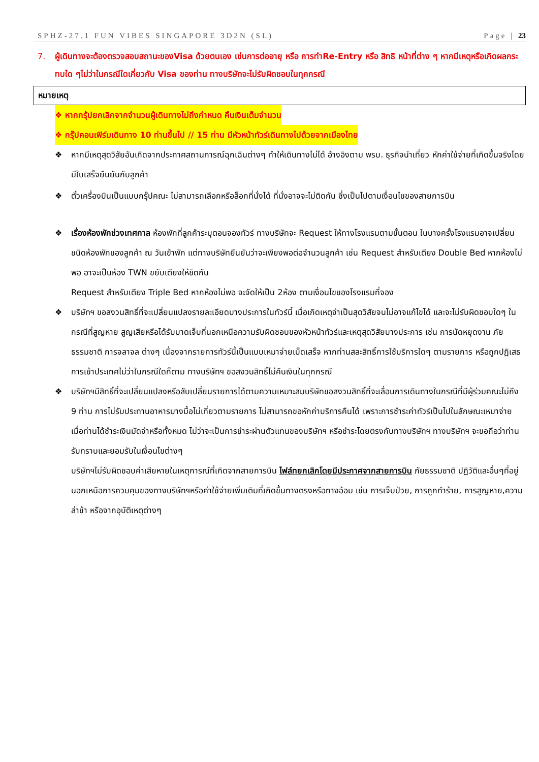SPHZ-27.1 FUN VIBES SINGAPORE 3D2N (SL) Page | 23
7. ผู้เดินทางจะต้องตรวจสอบสถานะของVisa ด้วยตนเอง เช่นการต่ออายุ หรือ การทำRe-Entry หรือ สิทธิ หน้าที่ต่าง ๆ หากมีเหตุหรือเกิดผลกระทบใด ๆไม่ว่าในกรณีใดเกี่ยวกับ Visa ของท่าน ทางบริษัทจะไม่รับผิดชอบในทุกกรณี
หมายเหตุ
❖ หากกรุ้ปยกเลิกจากจำนวนผู้เดินทางไม่ถึงกำหนด คืนเงินเต็มจำนวน
❖ กรุ๊ปคอนเฟิร์มเดินทาง 10 ท่านขึ้นไป // 15 ท่าน มีหัวหน้าทัวร์เดินทางไปด้วยจากเมืองไทย
❖ หากมีเหตุสุดวิสัยอันเกิดจากประกาศสถานการณ์ฉุกเฉินต่างๆ ทำให้เดินทางไม่ได้ อ้างอิงตาม พรบ. ธุรกิจนำเที่ยว หักค่าใช้จ่ายที่เกิดขึ้นจริงโดยมีใบเสร็จยืนยันกับลูกค้า
❖ ตั๋วเครื่องบินเป็นแบบกรุ๊ปคณะ ไม่สามารถเลือกหรือล็อกที่นั่งได้ ที่นั่งอาจจะไม่ติดกัน ซึ่งเป็นไปตามเงื่อนไขของสายการบิน
❖ เรื่องห้องพักช่วงเทศกาล ห้องพักที่ลูกค้าระบุตอนจองทัวร์ ทางบริษัทจะ Request ให้ทางโรงแรมตามขั้นตอน ในบางครั้งโรงแรมอาจเปลี่ยนชนิดห้องพักของลูกค้า ณ วันเข้าพัก แต่ทางบริษัทยืนยันว่าจะเพียงพอต่อจำนวนลูกค้า เช่น Request สำหรับเตียง Double Bed หากห้องไม่พอ อาจะเป็นห้อง TWN ขยับเตียงให้ชิดกัน
Request สำหรับเตียง Triple Bed หากห้องไม่พอ จะจัดให้เป็น 2ห้อง ตามเงื่อนไขของโรงแรมที่จอง
❖ บริษัทฯ ขอสงวนสิทธิ์ที่จะเปลี่ยนแปลงรายละเอียดบางประการในทัวร์นี้ เมื่อเกิดเหตุจำเป็นสุดวิสัยจนไม่อาจแก้ไขได้ และจะไม่รับผิดชอบใดๆ ในกรณีที่สูญหาย สูญเสียหรือได้รับบาดเจ็บที่นอกเหนือความรับผิดชอบของหัวหน้าทัวร์และเหตุสุดวิสัยบางประการ เช่น การนัดหยุดงาน ภัยธรรมชาติ การจลาจล ต่างๆ เนื่องจากรายการทัวร์นี้เป็นแบบเหมาจ่ายเบ็ดเสร็จ หากท่านสละสิทธิ์การใช้บริการใดๆ ตามรายการ หรือถูกปฏิเสธการเข้าประเทศไม่ว่าในกรณีใดก็ตาม ทางบริษัทฯ ขอสงวนสิทธิ์ไม่คืนเงินในทุกกรณี
❖ บริษัทฯมีสิทธิ์ที่จะเปลี่ยนแปลงหรือสับเปลี่ยนรายการได้ตามความเหมาะสมบริษัทขอสงวนสิทธิ์ที่จะเลื่อนการเดินทางในกรณีที่มีผู้ร่วมคณะไม่ถึง 9 ท่าน การไม่รับประทานอาหารบางมื้อไม่เที่ยวตามรายการ ไม่สามารถขอหักค่าบริการคืนได้ เพราะการชำระค่าทัวร์เป็นไปในลักษณะเหมาจ่าย เมื่อท่านได้ชำระเงินมัดจำหรือทั้งหมด ไม่ว่าจะเป็นการชำระผ่านตัวแทนของบริษัทฯ หรือชำระโดยตรงกับทางบริษัทฯ ทางบริษัทฯ จะขอถือว่าท่านรับทราบและยอมรับในเงื่อนไขต่างๆ
บริษัทฯไม่รับผิดชอบค่าเสียหายในเหตุการณ์ที่เกิดจากสายการบิน ไฟล์ทยกเลิกโดยมีประกาศจากสายการบิน ภัยธรรมชาติ ปฏิวัติและอื่นๆที่อยู่นอกเหนือการควบคุมของทางบริษัทฯหรือค่าใช้จ่ายเพิ่มเติมที่เกิดขึ้นทางตรงหรือทางอ้อม เช่น การเจ็บป่วย, การถูกทำร้าย, การสูญหาย,ความล่าช้า หรือจากอุบัติเหตุต่างๆ